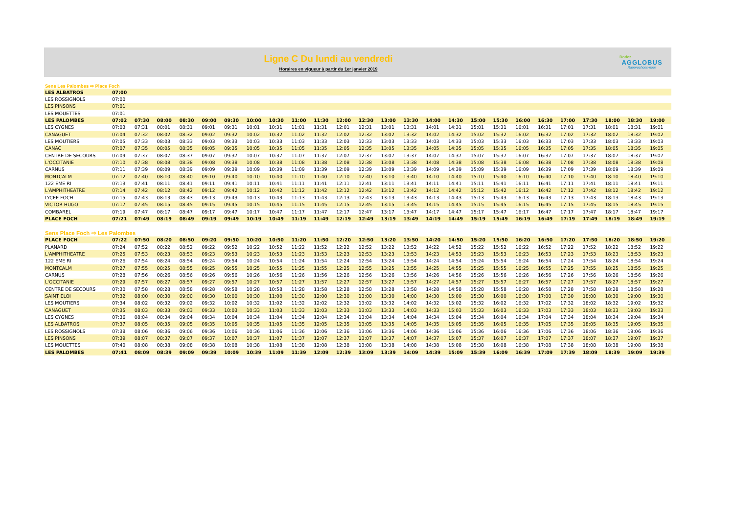Ligne C Du lundi au vendredi
Horaires en vigueur à partir du 1er janvier 2019
Rodez
AGGLOBUS
Rapprochons-nous
Sens Les Palombes ⇨ Place Foch
| LES ALBATROS | 07:00 | | | | | | | | | | | | | | | | | | | | | | | | |
| LES ROSSIGNOLS | 07:00 | | | | | | | | | | | | | | | | | | | | | | | | |
| LES PINSONS | 07:01 | | | | | | | | | | | | | | | | | | | | | | | | |
| LES MOUETTES | 07:01 | | | | | | | | | | | | | | | | | | | | | | | | |
| LES PALOMBES | 07:02 | 07:30 | 08:00 | 08:30 | 09:00 | 09:30 | 10:00 | 10:30 | 11:00 | 11:30 | 12:00 | 12:30 | 13:00 | 13:30 | 14:00 | 14:30 | 15:00 | 15:30 | 16:00 | 16:30 | 17:00 | 17:30 | 18:00 | 18:30 | 19:00 |
| LES CYGNES | 07:03 | 07:31 | 08:01 | 08:31 | 09:01 | 09:31 | 10:01 | 10:31 | 11:01 | 11:31 | 12:01 | 12:31 | 13:01 | 13:31 | 14:01 | 14:31 | 15:01 | 15:31 | 16:01 | 16:31 | 17:01 | 17:31 | 18:01 | 18:31 | 19:01 |
| CANAGUET | 07:04 | 07:32 | 08:02 | 08:32 | 09:02 | 09:32 | 10:02 | 10:32 | 11:02 | 11:32 | 12:02 | 12:32 | 13:02 | 13:32 | 14:02 | 14:32 | 15:02 | 15:32 | 16:02 | 16:32 | 17:02 | 17:32 | 18:02 | 18:32 | 19:02 |
| LES MOUTIERS | 07:05 | 07:33 | 08:03 | 08:33 | 09:03 | 09:33 | 10:03 | 10:33 | 11:03 | 11:33 | 12:03 | 12:33 | 13:03 | 13:33 | 14:03 | 14:33 | 15:03 | 15:33 | 16:03 | 16:33 | 17:03 | 17:33 | 18:03 | 18:33 | 19:03 |
| CANAC | 07:07 | 07:35 | 08:05 | 08:35 | 09:05 | 09:35 | 10:05 | 10:35 | 11:05 | 11:35 | 12:05 | 12:35 | 13:05 | 13:35 | 14:05 | 14:35 | 15:05 | 15:35 | 16:05 | 16:35 | 17:05 | 17:35 | 18:05 | 18:35 | 19:05 |
| CENTRE DE SECOURS | 07:09 | 07:37 | 08:07 | 08:37 | 09:07 | 09:37 | 10:07 | 10:37 | 11:07 | 11:37 | 12:07 | 12:37 | 13:07 | 13:37 | 14:07 | 14:37 | 15:07 | 15:37 | 16:07 | 16:37 | 17:07 | 17:37 | 18:07 | 18:37 | 19:07 |
| L'OCCITANIE | 07:10 | 07:38 | 08:08 | 08:38 | 09:08 | 09:38 | 10:08 | 10:38 | 11:08 | 11:38 | 12:08 | 12:38 | 13:08 | 13:38 | 14:08 | 14:38 | 15:08 | 15:38 | 16:08 | 16:38 | 17:08 | 17:38 | 18:08 | 18:38 | 19:08 |
| CARNUS | 07:11 | 07:39 | 08:09 | 08:39 | 09:09 | 09:39 | 10:09 | 10:39 | 11:09 | 11:39 | 12:09 | 12:39 | 13:09 | 13:39 | 14:09 | 14:39 | 15:09 | 15:39 | 16:09 | 16:39 | 17:09 | 17:39 | 18:09 | 18:39 | 19:09 |
| MONTCALM | 07:12 | 07:40 | 08:10 | 08:40 | 09:10 | 09:40 | 10:10 | 10:40 | 11:10 | 11:40 | 12:10 | 12:40 | 13:10 | 13:40 | 14:10 | 14:40 | 15:10 | 15:40 | 16:10 | 16:40 | 17:10 | 17:40 | 18:10 | 18:40 | 19:10 |
| 122 EME RI | 07:13 | 07:41 | 08:11 | 08:41 | 09:11 | 09:41 | 10:11 | 10:41 | 11:11 | 11:41 | 12:11 | 12:41 | 13:11 | 13:41 | 14:11 | 14:41 | 15:11 | 15:41 | 16:11 | 16:41 | 17:11 | 17:41 | 18:11 | 18:41 | 19:11 |
| L'AMPHITHEATRE | 07:14 | 07:42 | 08:12 | 08:42 | 09:12 | 09:42 | 10:12 | 10:42 | 11:12 | 11:42 | 12:12 | 12:42 | 13:12 | 13:42 | 14:12 | 14:42 | 15:12 | 15:42 | 16:12 | 16:42 | 17:12 | 17:42 | 18:12 | 18:42 | 19:12 |
| LYCEE FOCH | 07:15 | 07:43 | 08:13 | 08:43 | 09:13 | 09:43 | 10:13 | 10:43 | 11:13 | 11:43 | 12:13 | 12:43 | 13:13 | 13:43 | 14:13 | 14:43 | 15:13 | 15:43 | 16:13 | 16:43 | 17:13 | 17:43 | 18:13 | 18:43 | 19:13 |
| VICTOR HUGO | 07:17 | 07:45 | 08:15 | 08:45 | 09:15 | 09:45 | 10:15 | 10:45 | 11:15 | 11:45 | 12:15 | 12:45 | 13:15 | 13:45 | 14:15 | 14:45 | 15:15 | 15:45 | 16:15 | 16:45 | 17:15 | 17:45 | 18:15 | 18:45 | 19:15 |
| COMBAREL | 07:19 | 07:47 | 08:17 | 08:47 | 09:17 | 09:47 | 10:17 | 10:47 | 11:17 | 11:47 | 12:17 | 12:47 | 13:17 | 13:47 | 14:17 | 14:47 | 15:17 | 15:47 | 16:17 | 16:47 | 17:17 | 17:47 | 18:17 | 18:47 | 19:17 |
| PLACE FOCH | 07:21 | 07:49 | 08:19 | 08:49 | 09:19 | 09:49 | 10:19 | 10:49 | 11:19 | 11:49 | 12:19 | 12:49 | 13:19 | 13:49 | 14:19 | 14:49 | 15:19 | 15:49 | 16:19 | 16:49 | 17:19 | 17:49 | 18:19 | 18:49 | 19:19 |
Sens Place Foch ⇨ Les Palombes
| PLACE FOCH | 07:22 | 07:50 | 08:20 | 08:50 | 09:20 | 09:50 | 10:20 | 10:50 | 11:20 | 11:50 | 12:20 | 12:50 | 13:20 | 13:50 | 14:20 | 14:50 | 15:20 | 15:50 | 16:20 | 16:50 | 17:20 | 17:50 | 18:20 | 18:50 | 19:20 |
| PLANARD | 07:24 | 07:52 | 08:22 | 08:52 | 09:22 | 09:52 | 10:22 | 10:52 | 11:22 | 11:52 | 12:22 | 12:52 | 13:22 | 13:52 | 14:22 | 14:52 | 15:22 | 15:52 | 16:22 | 16:52 | 17:22 | 17:52 | 18:22 | 18:52 | 19:22 |
| L'AMPHITHEATRE | 07:25 | 07:53 | 08:23 | 08:53 | 09:23 | 09:53 | 10:23 | 10:53 | 11:23 | 11:53 | 12:23 | 12:53 | 13:23 | 13:53 | 14:23 | 14:53 | 15:23 | 15:53 | 16:23 | 16:53 | 17:23 | 17:53 | 18:23 | 18:53 | 19:23 |
| 122 EME RI | 07:26 | 07:54 | 08:24 | 08:54 | 09:24 | 09:54 | 10:24 | 10:54 | 11:24 | 11:54 | 12:24 | 12:54 | 13:24 | 13:54 | 14:24 | 14:54 | 15:24 | 15:54 | 16:24 | 16:54 | 17:24 | 17:54 | 18:24 | 18:54 | 19:24 |
| MONTCALM | 07:27 | 07:55 | 08:25 | 08:55 | 09:25 | 09:55 | 10:25 | 10:55 | 11:25 | 11:55 | 12:25 | 12:55 | 13:25 | 13:55 | 14:25 | 14:55 | 15:25 | 15:55 | 16:25 | 16:55 | 17:25 | 17:55 | 18:25 | 18:55 | 19:25 |
| CARNUS | 07:28 | 07:56 | 08:26 | 08:56 | 09:26 | 09:56 | 10:26 | 10:56 | 11:26 | 11:56 | 12:26 | 12:56 | 13:26 | 13:56 | 14:26 | 14:56 | 15:26 | 15:56 | 16:26 | 16:56 | 17:26 | 17:56 | 18:26 | 18:56 | 19:26 |
| L'OCCITANIE | 07:29 | 07:57 | 08:27 | 08:57 | 09:27 | 09:57 | 10:27 | 10:57 | 11:27 | 11:57 | 12:27 | 12:57 | 13:27 | 13:57 | 14:27 | 14:57 | 15:27 | 15:57 | 16:27 | 16:57 | 17:27 | 17:57 | 18:27 | 18:57 | 19:27 |
| CENTRE DE SECOURS | 07:30 | 07:58 | 08:28 | 08:58 | 09:28 | 09:58 | 10:28 | 10:58 | 11:28 | 11:58 | 12:28 | 12:58 | 13:28 | 13:58 | 14:28 | 14:58 | 15:28 | 15:58 | 16:28 | 16:58 | 17:28 | 17:58 | 18:28 | 18:58 | 19:28 |
| SAINT ELOI | 07:32 | 08:00 | 08:30 | 09:00 | 09:30 | 10:00 | 10:30 | 11:00 | 11:30 | 12:00 | 12:30 | 13:00 | 13:30 | 14:00 | 14:30 | 15:00 | 15:30 | 16:00 | 16:30 | 17:00 | 17:30 | 18:00 | 18:30 | 19:00 | 19:30 |
| LES MOUTIERS | 07:34 | 08:02 | 08:32 | 09:02 | 09:32 | 10:02 | 10:32 | 11:02 | 11:32 | 12:02 | 12:32 | 13:02 | 13:32 | 14:02 | 14:32 | 15:02 | 15:32 | 16:02 | 16:32 | 17:02 | 17:32 | 18:02 | 18:32 | 19:02 | 19:32 |
| CANAGUET | 07:35 | 08:03 | 08:33 | 09:03 | 09:33 | 10:03 | 10:33 | 11:03 | 11:33 | 12:03 | 12:33 | 13:03 | 13:33 | 14:03 | 14:33 | 15:03 | 15:33 | 16:03 | 16:33 | 17:03 | 17:33 | 18:03 | 18:33 | 19:03 | 19:33 |
| LES CYGNES | 07:36 | 08:04 | 08:34 | 09:04 | 09:34 | 10:04 | 10:34 | 11:04 | 11:34 | 12:04 | 12:34 | 13:04 | 13:34 | 14:04 | 14:34 | 15:04 | 15:34 | 16:04 | 16:34 | 17:04 | 17:34 | 18:04 | 18:34 | 19:04 | 19:34 |
| LES ALBATROS | 07:37 | 08:05 | 08:35 | 09:05 | 09:35 | 10:05 | 10:35 | 11:05 | 11:35 | 12:05 | 12:35 | 13:05 | 13:35 | 14:05 | 14:35 | 15:05 | 15:35 | 16:05 | 16:35 | 17:05 | 17:35 | 18:05 | 18:35 | 19:05 | 19:35 |
| LES ROSSIGNOLS | 07:38 | 08:06 | 08:36 | 09:06 | 09:36 | 10:06 | 10:36 | 11:06 | 11:36 | 12:06 | 12:36 | 13:06 | 13:36 | 14:06 | 14:36 | 15:06 | 15:36 | 16:06 | 16:36 | 17:06 | 17:36 | 18:06 | 18:36 | 19:06 | 19:36 |
| LES PINSONS | 07:39 | 08:07 | 08:37 | 09:07 | 09:37 | 10:07 | 10:37 | 11:07 | 11:37 | 12:07 | 12:37 | 13:07 | 13:37 | 14:07 | 14:37 | 15:07 | 15:37 | 16:07 | 16:37 | 17:07 | 17:37 | 18:07 | 18:37 | 19:07 | 19:37 |
| LES MOUETTES | 07:40 | 08:08 | 08:38 | 09:08 | 09:38 | 10:08 | 10:38 | 11:08 | 11:38 | 12:08 | 12:38 | 13:08 | 13:38 | 14:08 | 14:38 | 15:08 | 15:38 | 16:08 | 16:38 | 17:08 | 17:38 | 18:08 | 18:38 | 19:08 | 19:38 |
| LES PALOMBES | 07:41 | 08:09 | 08:39 | 09:09 | 09:39 | 10:09 | 10:39 | 11:09 | 11:39 | 12:09 | 12:39 | 13:09 | 13:39 | 14:09 | 14:39 | 15:09 | 15:39 | 16:09 | 16:39 | 17:09 | 17:39 | 18:09 | 18:39 | 19:09 | 19:39 |